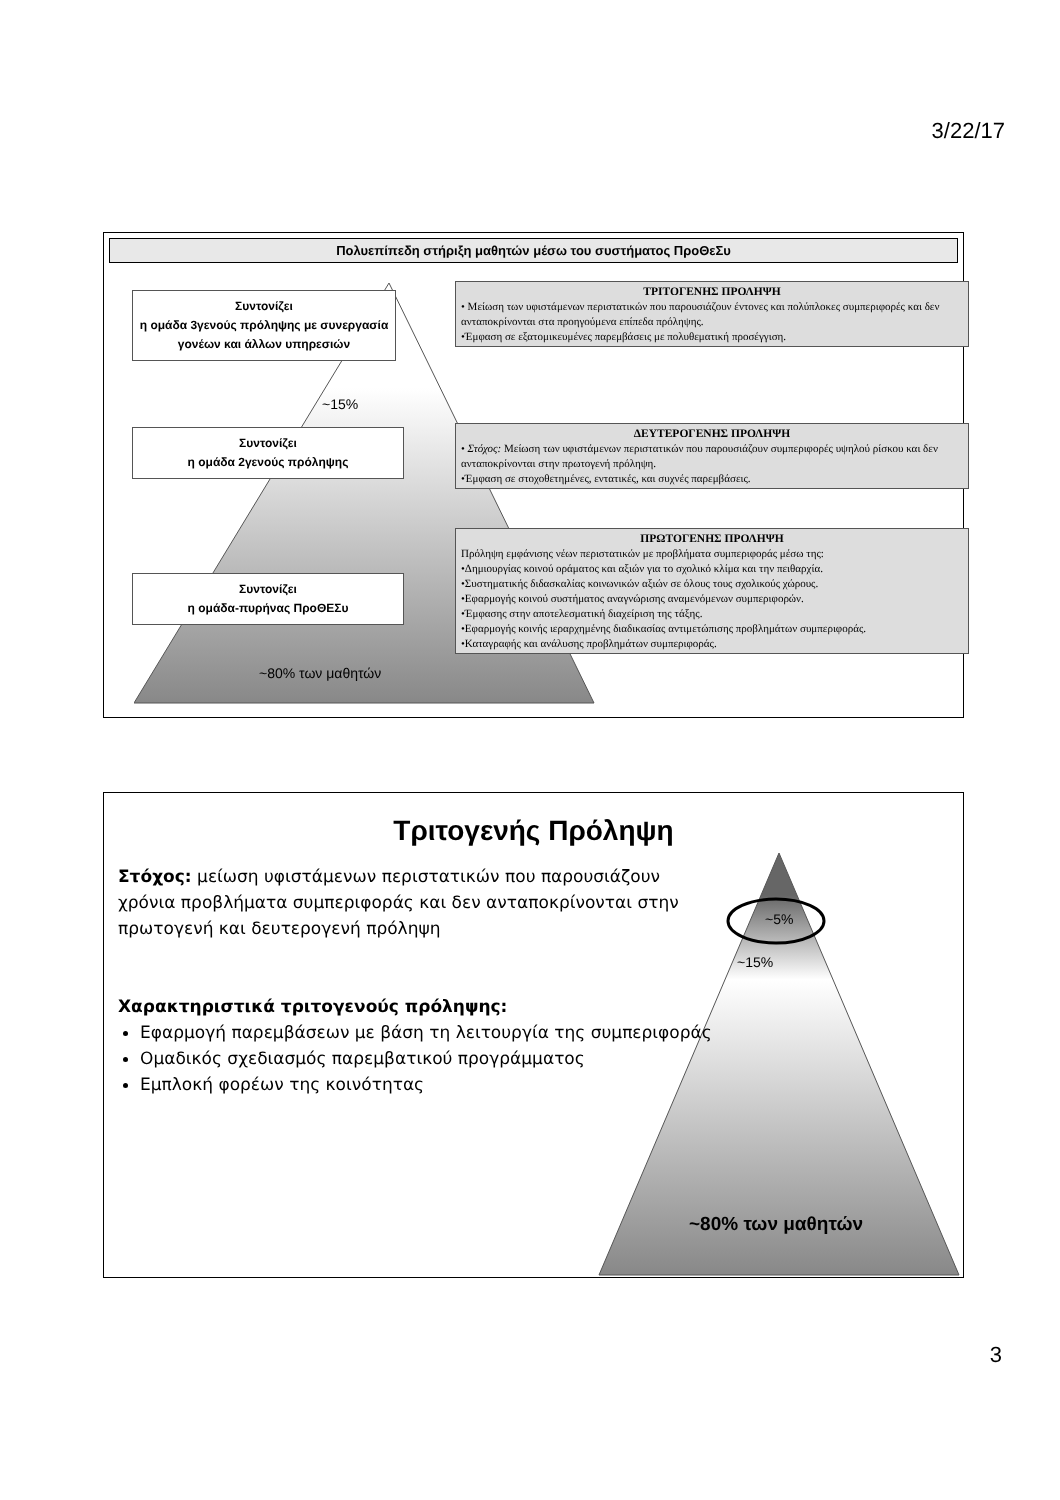3/22/17
Πολυεπίπεδη στήριξη μαθητών μέσω του συστήματος ΠροΘεΣυ
Συντονίζει
η ομάδα 3γενούς πρόληψης με συνεργασία γονέων και άλλων υπηρεσιών
~15%
Συντονίζει
η ομάδα 2γενούς πρόληψης
Συντονίζει
η ομάδα-πυρήνας ΠροΘΕΣυ
~80% των μαθητών
ΤΡΙΤΟΓΕΝΗΣ ΠΡΟΛΗΨΗ
• Μείωση των υφιστάμενων περιστατικών που παρουσιάζουν έντονες και πολύπλοκες συμπεριφορές και δεν ανταποκρίνονται στα προηγούμενα επίπεδα πρόληψης.
•Έμφαση σε εξατομικευμένες παρεμβάσεις με πολυθεματική προσέγγιση.
ΔΕΥΤΕΡΟΓΕΝΗΣ ΠΡΟΛΗΨΗ
• Στόχος: Μείωση των υφιστάμενων περιστατικών που παρουσιάζουν συμπεριφορές υψηλού ρίσκου και δεν ανταποκρίνονται στην πρωτογενή πρόληψη.
•Έμφαση σε στοχοθετημένες, εντατικές, και συχνές παρεμβάσεις.
ΠΡΩΤΟΓΕΝΗΣ ΠΡΟΛΗΨΗ
Πρόληψη εμφάνισης νέων περιστατικών με προβλήματα συμπεριφοράς μέσω της:
•Δημιουργίας κοινού οράματος και αξιών για το σχολικό κλίμα και την πειθαρχία.
•Συστηματικής διδασκαλίας κοινωνικών αξιών σε όλους τους σχολικούς χώρους.
•Εφαρμογής κοινού συστήματος αναγνώρισης αναμενόμενων συμπεριφορών.
•Έμφασης στην αποτελεσματική διαχείριση της τάξης.
•Εφαρμογής κοινής ιεραρχημένης διαδικασίας αντιμετώπισης προβλημάτων συμπεριφοράς.
•Καταγραφής και ανάλυσης προβλημάτων συμπεριφοράς.
Τριτογενής Πρόληψη
Στόχος: μείωση υφιστάμενων περιστατικών που παρουσιάζουν χρόνια προβλήματα συμπεριφοράς και δεν ανταποκρίνονται στην πρωτογενή και δευτερογενή πρόληψη
Χαρακτηριστικά τριτογενούς πρόληψης:
Εφαρμογή παρεμβάσεων με βάση τη λειτουργία της συμπεριφοράς
Ομαδικός σχεδιασμός παρεμβατικού προγράμματος
Εμπλοκή φορέων της κοινότητας
~5%
~15%
~80% των μαθητών
3